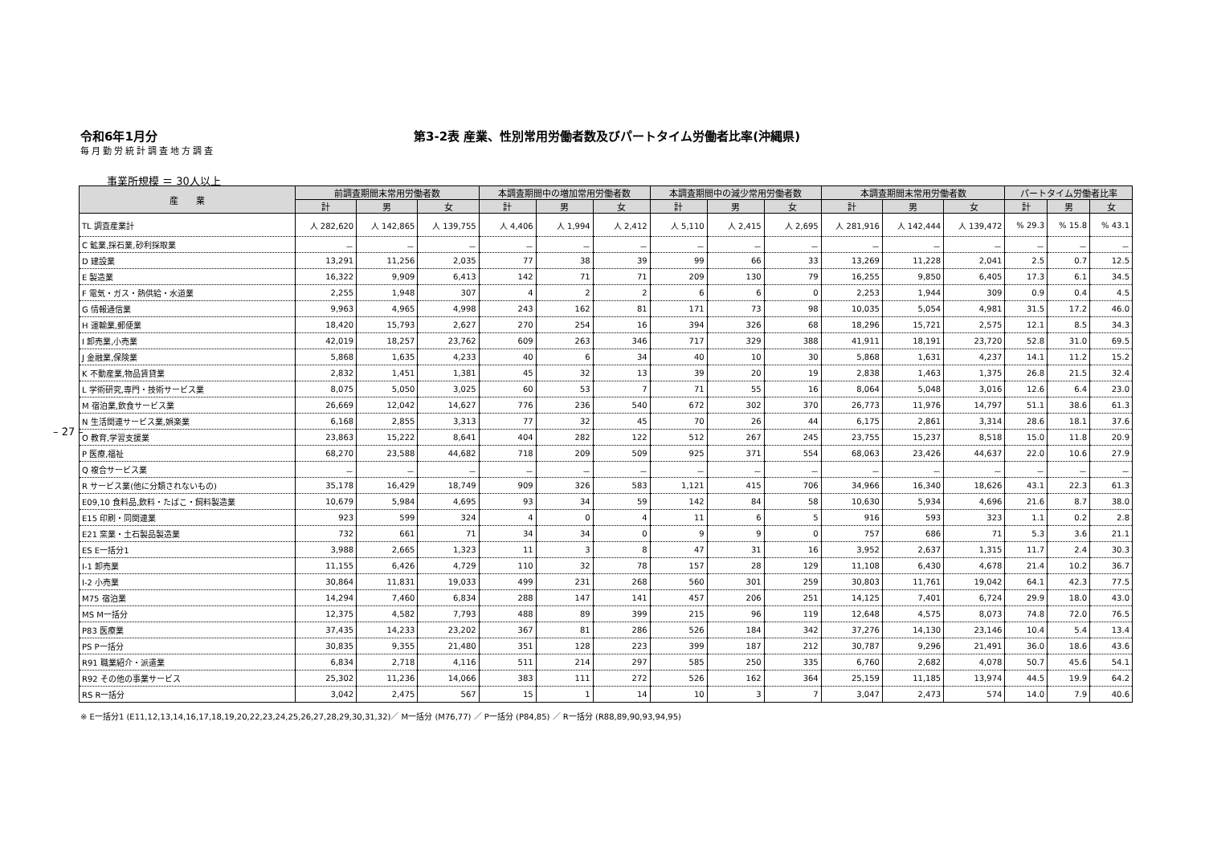令和6年1月分
毎月勤労統計調査地方調査
第3-2表 産業、性別常用労働者数及びパートタイム労働者比率(沖縄県)
事業所規模 ＝ 30人以上
| 産 業 | 前調査期間末常用労働者数 | | | 本調査期間中の増加常用労働者数 | | | 本調査期間中の減少常用労働者数 | | | 本調査期間末常用労働者数 | | | パートタイム労働者比率 | | |
| --- | --- | --- | --- | --- | --- | --- | --- | --- | --- | --- | --- | --- | --- | --- | --- |
| | 計 | 男 | 女 | 計 | 男 | 女 | 計 | 男 | 女 | 計 | 男 | 女 | 計 | 男 | 女 |
| TL 調査産業計 | 人 282,620 | 人 142,865 | 人 139,755 | 人 4,406 | 人 1,994 | 人 2,412 | 人 5,110 | 人 2,415 | 人 2,695 | 人 281,916 | 人 142,444 | 人 139,472 | % 29.3 | % 15.8 | % 43.1 |
| C 鉱業,採石業,砂利採取業 | － | － | － | － | － | － | － | － | － | － | － | － | － | － | － |
| D 建設業 | 13,291 | 11,256 | 2,035 | 77 | 38 | 39 | 99 | 66 | 33 | 13,269 | 11,228 | 2,041 | 2.5 | 0.7 | 12.5 |
| E 製造業 | 16,322 | 9,909 | 6,413 | 142 | 71 | 71 | 209 | 130 | 79 | 16,255 | 9,850 | 6,405 | 17.3 | 6.1 | 34.5 |
| F 電気・ガス・熱供給・水道業 | 2,255 | 1,948 | 307 | 4 | 2 | 2 | 6 | 6 | 0 | 2,253 | 1,944 | 309 | 0.9 | 0.4 | 4.5 |
| G 情報通信業 | 9,963 | 4,965 | 4,998 | 243 | 162 | 81 | 171 | 73 | 98 | 10,035 | 5,054 | 4,981 | 31.5 | 17.2 | 46.0 |
| H 運輸業,郵便業 | 18,420 | 15,793 | 2,627 | 270 | 254 | 16 | 394 | 326 | 68 | 18,296 | 15,721 | 2,575 | 12.1 | 8.5 | 34.3 |
| I 卸売業,小売業 | 42,019 | 18,257 | 23,762 | 609 | 263 | 346 | 717 | 329 | 388 | 41,911 | 18,191 | 23,720 | 52.8 | 31.0 | 69.5 |
| J 金融業,保険業 | 5,868 | 1,635 | 4,233 | 40 | 6 | 34 | 40 | 10 | 30 | 5,868 | 1,631 | 4,237 | 14.1 | 11.2 | 15.2 |
| K 不動産業,物品賃貸業 | 2,832 | 1,451 | 1,381 | 45 | 32 | 13 | 39 | 20 | 19 | 2,838 | 1,463 | 1,375 | 26.8 | 21.5 | 32.4 |
| L 学術研究,専門・技術サービス業 | 8,075 | 5,050 | 3,025 | 60 | 53 | 7 | 71 | 55 | 16 | 8,064 | 5,048 | 3,016 | 12.6 | 6.4 | 23.0 |
| M 宿泊業,飲食サービス業 | 26,669 | 12,042 | 14,627 | 776 | 236 | 540 | 672 | 302 | 370 | 26,773 | 11,976 | 14,797 | 51.1 | 38.6 | 61.3 |
| N 生活関連サービス業,娯楽業 | 6,168 | 2,855 | 3,313 | 77 | 32 | 45 | 70 | 26 | 44 | 6,175 | 2,861 | 3,314 | 28.6 | 18.1 | 37.6 |
| O 教育,学習支援業 | 23,863 | 15,222 | 8,641 | 404 | 282 | 122 | 512 | 267 | 245 | 23,755 | 15,237 | 8,518 | 15.0 | 11.8 | 20.9 |
| P 医療,福祉 | 68,270 | 23,588 | 44,682 | 718 | 209 | 509 | 925 | 371 | 554 | 68,063 | 23,426 | 44,637 | 22.0 | 10.6 | 27.9 |
| Q 複合サービス業 | － | － | － | － | － | － | － | － | － | － | － | － | － | － | － |
| R サービス業(他に分類されないもの) | 35,178 | 16,429 | 18,749 | 909 | 326 | 583 | 1,121 | 415 | 706 | 34,966 | 16,340 | 18,626 | 43.1 | 22.3 | 61.3 |
| E09,10 食料品,飲料・たばこ・飼料製造業 | 10,679 | 5,984 | 4,695 | 93 | 34 | 59 | 142 | 84 | 58 | 10,630 | 5,934 | 4,696 | 21.6 | 8.7 | 38.0 |
| E15 印刷・同関連業 | 923 | 599 | 324 | 4 | 0 | 4 | 11 | 6 | 5 | 916 | 593 | 323 | 1.1 | 0.2 | 2.8 |
| E21 窯業・土石製品製造業 | 732 | 661 | 71 | 34 | 34 | 0 | 9 | 9 | 0 | 757 | 686 | 71 | 5.3 | 3.6 | 21.1 |
| ES E一括分1 | 3,988 | 2,665 | 1,323 | 11 | 3 | 8 | 47 | 31 | 16 | 3,952 | 2,637 | 1,315 | 11.7 | 2.4 | 30.3 |
| I-1 卸売業 | 11,155 | 6,426 | 4,729 | 110 | 32 | 78 | 157 | 28 | 129 | 11,108 | 6,430 | 4,678 | 21.4 | 10.2 | 36.7 |
| I-2 小売業 | 30,864 | 11,831 | 19,033 | 499 | 231 | 268 | 560 | 301 | 259 | 30,803 | 11,761 | 19,042 | 64.1 | 42.3 | 77.5 |
| M75 宿泊業 | 14,294 | 7,460 | 6,834 | 288 | 147 | 141 | 457 | 206 | 251 | 14,125 | 7,401 | 6,724 | 29.9 | 18.0 | 43.0 |
| MS M一括分 | 12,375 | 4,582 | 7,793 | 488 | 89 | 399 | 215 | 96 | 119 | 12,648 | 4,575 | 8,073 | 74.8 | 72.0 | 76.5 |
| P83 医療業 | 37,435 | 14,233 | 23,202 | 367 | 81 | 286 | 526 | 184 | 342 | 37,276 | 14,130 | 23,146 | 10.4 | 5.4 | 13.4 |
| PS P一括分 | 30,835 | 9,355 | 21,480 | 351 | 128 | 223 | 399 | 187 | 212 | 30,787 | 9,296 | 21,491 | 36.0 | 18.6 | 43.6 |
| R91 職業紹介・派遣業 | 6,834 | 2,718 | 4,116 | 511 | 214 | 297 | 585 | 250 | 335 | 6,760 | 2,682 | 4,078 | 50.7 | 45.6 | 54.1 |
| R92 その他の事業サービス | 25,302 | 11,236 | 14,066 | 383 | 111 | 272 | 526 | 162 | 364 | 25,159 | 11,185 | 13,974 | 44.5 | 19.9 | 64.2 |
| RS R一括分 | 3,042 | 2,475 | 567 | 15 | 1 | 14 | 10 | 3 | 7 | 3,047 | 2,473 | 574 | 14.0 | 7.9 | 40.6 |
– 27 –
※ E一括分1 (E11,12,13,14,16,17,18,19,20,22,23,24,25,26,27,28,29,30,31,32)／ M一括分 (M76,77) ／ P一括分 (P84,85) ／ R一括分 (R88,89,90,93,94,95)